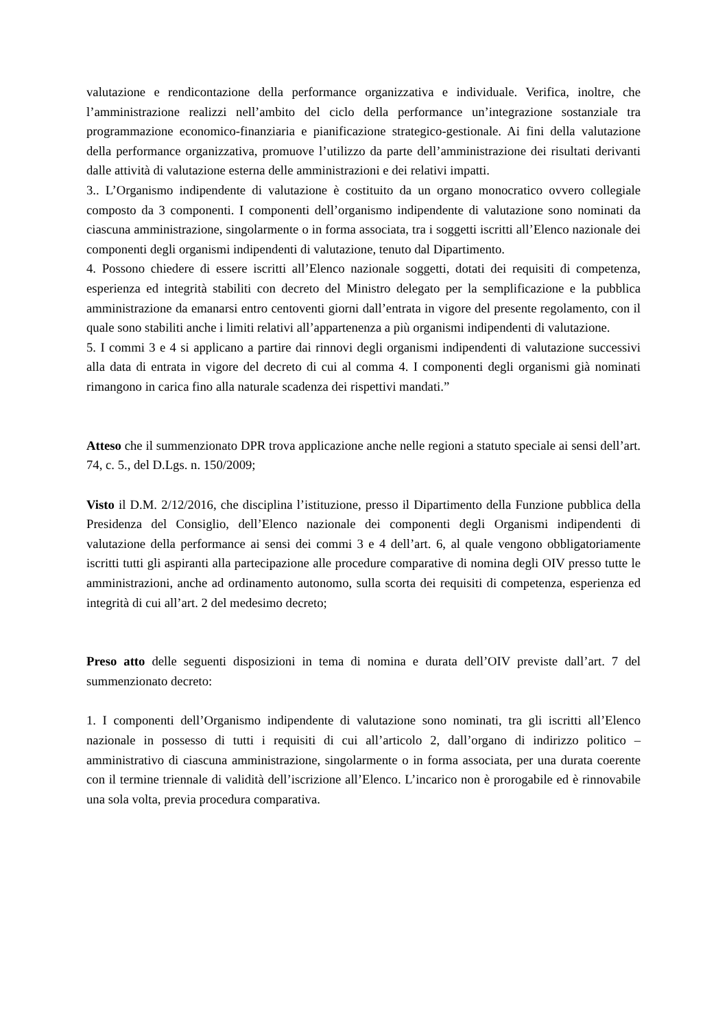valutazione e rendicontazione della performance organizzativa e individuale. Verifica, inoltre, che l’amministrazione realizzi nell’ambito del ciclo della performance un’integrazione sostanziale tra programmazione economico-finanziaria e pianificazione strategico-gestionale. Ai fini della valutazione della performance organizzativa, promuove l’utilizzo da parte dell’amministrazione dei risultati derivanti dalle attività di valutazione esterna delle amministrazioni e dei relativi impatti.
3.. L’Organismo indipendente di valutazione è costituito da un organo monocratico ovvero collegiale composto da 3 componenti. I componenti dell’organismo indipendente di valutazione sono nominati da ciascuna amministrazione, singolarmente o in forma associata, tra i soggetti iscritti all’Elenco nazionale dei componenti degli organismi indipendenti di valutazione, tenuto dal Dipartimento.
4. Possono chiedere di essere iscritti all’Elenco nazionale soggetti, dotati dei requisiti di competenza, esperienza ed integrità stabiliti con decreto del Ministro delegato per la semplificazione e la pubblica amministrazione da emanarsi entro centoventi giorni dall’entrata in vigore del presente regolamento, con il quale sono stabiliti anche i limiti relativi all’appartenenza a più organismi indipendenti di valutazione.
5. I commi 3 e 4 si applicano a partire dai rinnovi degli organismi indipendenti di valutazione successivi alla data di entrata in vigore del decreto di cui al comma 4. I componenti degli organismi già nominati rimangono in carica fino alla naturale scadenza dei rispettivi mandati.”
Atteso che il summenzionato DPR trova applicazione anche nelle regioni a statuto speciale ai sensi dell’art. 74, c. 5., del D.Lgs. n. 150/2009;
Visto il D.M. 2/12/2016, che disciplina l’istituzione, presso il Dipartimento della Funzione pubblica della Presidenza del Consiglio, dell’Elenco nazionale dei componenti degli Organismi indipendenti di valutazione della performance ai sensi dei commi 3 e 4 dell’art. 6, al quale vengono obbligatoriamente iscritti tutti gli aspiranti alla partecipazione alle procedure comparative di nomina degli OIV presso tutte le amministrazioni, anche ad ordinamento autonomo, sulla scorta dei requisiti di competenza, esperienza ed integrità di cui all’art. 2 del medesimo decreto;
Preso atto delle seguenti disposizioni in tema di nomina e durata dell’OIV previste dall’art. 7 del summenzionato decreto:
1. I componenti dell’Organismo indipendente di valutazione sono nominati, tra gli iscritti all’Elenco nazionale in possesso di tutti i requisiti di cui all’articolo 2, dall’organo di indirizzo politico – amministrativo di ciascuna amministrazione, singolarmente o in forma associata, per una durata coerente con il termine triennale di validità dell’iscrizione all’Elenco. L’incarico non è prorogabile ed è rinnovabile una sola volta, previa procedura comparativa.